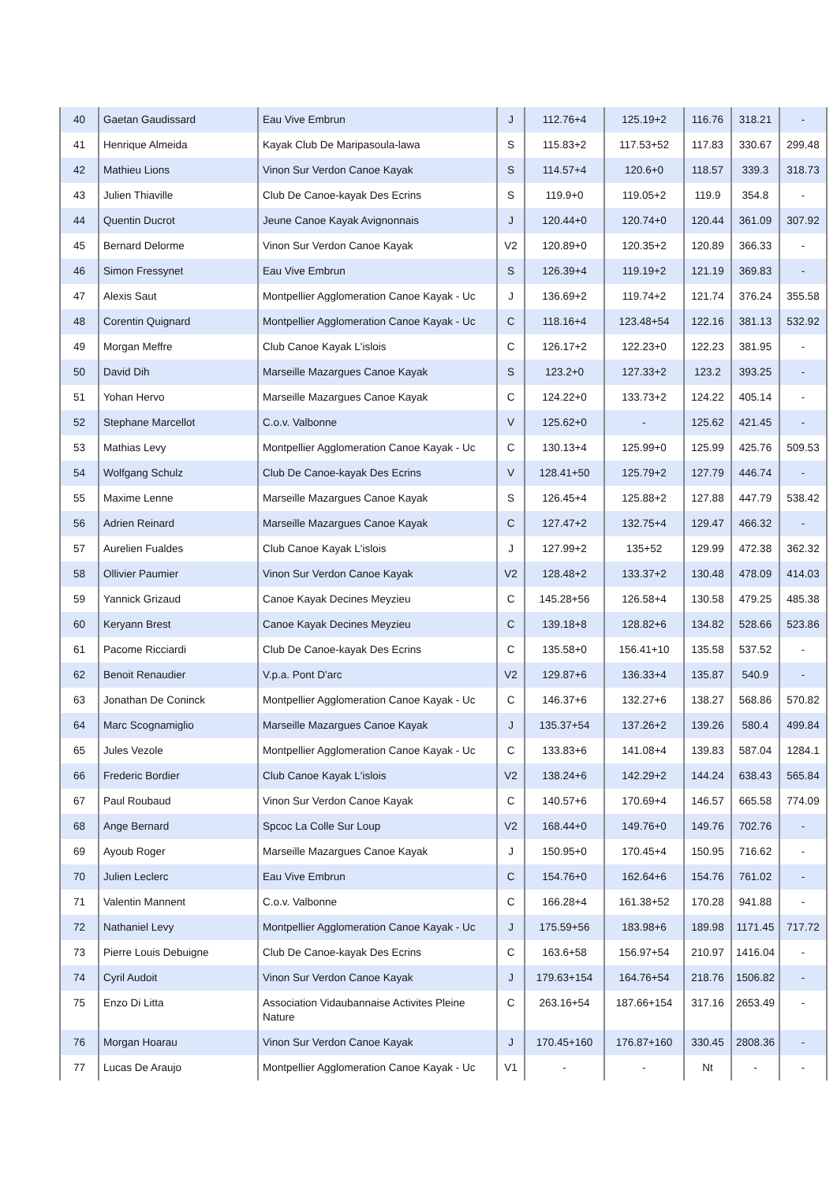| 40 | Gaetan Gaudissard | Eau Vive Embrun | J | 112.76+4 | 125.19+2 | 116.76 | 318.21 | - |
| 41 | Henrique Almeida | Kayak Club De Maripasoula-lawa | S | 115.83+2 | 117.53+52 | 117.83 | 330.67 | 299.48 |
| 42 | Mathieu Lions | Vinon Sur Verdon Canoe Kayak | S | 114.57+4 | 120.6+0 | 118.57 | 339.3 | 318.73 |
| 43 | Julien Thiaville | Club De Canoe-kayak Des Ecrins | S | 119.9+0 | 119.05+2 | 119.9 | 354.8 | - |
| 44 | Quentin Ducrot | Jeune Canoe Kayak Avignonnais | J | 120.44+0 | 120.74+0 | 120.44 | 361.09 | 307.92 |
| 45 | Bernard Delorme | Vinon Sur Verdon Canoe Kayak | V2 | 120.89+0 | 120.35+2 | 120.89 | 366.33 | - |
| 46 | Simon Fressynet | Eau Vive Embrun | S | 126.39+4 | 119.19+2 | 121.19 | 369.83 | - |
| 47 | Alexis Saut | Montpellier Agglomeration Canoe Kayak - Uc | J | 136.69+2 | 119.74+2 | 121.74 | 376.24 | 355.58 |
| 48 | Corentin Quignard | Montpellier Agglomeration Canoe Kayak - Uc | C | 118.16+4 | 123.48+54 | 122.16 | 381.13 | 532.92 |
| 49 | Morgan Meffre | Club Canoe Kayak L'islois | C | 126.17+2 | 122.23+0 | 122.23 | 381.95 | - |
| 50 | David Dih | Marseille Mazargues Canoe Kayak | S | 123.2+0 | 127.33+2 | 123.2 | 393.25 | - |
| 51 | Yohan Hervo | Marseille Mazargues Canoe Kayak | C | 124.22+0 | 133.73+2 | 124.22 | 405.14 | - |
| 52 | Stephane Marcellot | C.o.v. Valbonne | V | 125.62+0 | - | 125.62 | 421.45 | - |
| 53 | Mathias Levy | Montpellier Agglomeration Canoe Kayak - Uc | C | 130.13+4 | 125.99+0 | 125.99 | 425.76 | 509.53 |
| 54 | Wolfgang Schulz | Club De Canoe-kayak Des Ecrins | V | 128.41+50 | 125.79+2 | 127.79 | 446.74 | - |
| 55 | Maxime Lenne | Marseille Mazargues Canoe Kayak | S | 126.45+4 | 125.88+2 | 127.88 | 447.79 | 538.42 |
| 56 | Adrien Reinard | Marseille Mazargues Canoe Kayak | C | 127.47+2 | 132.75+4 | 129.47 | 466.32 | - |
| 57 | Aurelien Fualdes | Club Canoe Kayak L'islois | J | 127.99+2 | 135+52 | 129.99 | 472.38 | 362.32 |
| 58 | Ollivier Paumier | Vinon Sur Verdon Canoe Kayak | V2 | 128.48+2 | 133.37+2 | 130.48 | 478.09 | 414.03 |
| 59 | Yannick Grizaud | Canoe Kayak Decines Meyzieu | C | 145.28+56 | 126.58+4 | 130.58 | 479.25 | 485.38 |
| 60 | Keryann Brest | Canoe Kayak Decines Meyzieu | C | 139.18+8 | 128.82+6 | 134.82 | 528.66 | 523.86 |
| 61 | Pacome Ricciardi | Club De Canoe-kayak Des Ecrins | C | 135.58+0 | 156.41+10 | 135.58 | 537.52 | - |
| 62 | Benoit Renaudier | V.p.a. Pont D'arc | V2 | 129.87+6 | 136.33+4 | 135.87 | 540.9 | - |
| 63 | Jonathan De Coninck | Montpellier Agglomeration Canoe Kayak - Uc | C | 146.37+6 | 132.27+6 | 138.27 | 568.86 | 570.82 |
| 64 | Marc Scognamiglio | Marseille Mazargues Canoe Kayak | J | 135.37+54 | 137.26+2 | 139.26 | 580.4 | 499.84 |
| 65 | Jules Vezole | Montpellier Agglomeration Canoe Kayak - Uc | C | 133.83+6 | 141.08+4 | 139.83 | 587.04 | 1284.1 |
| 66 | Frederic Bordier | Club Canoe Kayak L'islois | V2 | 138.24+6 | 142.29+2 | 144.24 | 638.43 | 565.84 |
| 67 | Paul Roubaud | Vinon Sur Verdon Canoe Kayak | C | 140.57+6 | 170.69+4 | 146.57 | 665.58 | 774.09 |
| 68 | Ange Bernard | Spcoc La Colle Sur Loup | V2 | 168.44+0 | 149.76+0 | 149.76 | 702.76 | - |
| 69 | Ayoub Roger | Marseille Mazargues Canoe Kayak | J | 150.95+0 | 170.45+4 | 150.95 | 716.62 | - |
| 70 | Julien Leclerc | Eau Vive Embrun | C | 154.76+0 | 162.64+6 | 154.76 | 761.02 | - |
| 71 | Valentin Mannent | C.o.v. Valbonne | C | 166.28+4 | 161.38+52 | 170.28 | 941.88 | - |
| 72 | Nathaniel Levy | Montpellier Agglomeration Canoe Kayak - Uc | J | 175.59+56 | 183.98+6 | 189.98 | 1171.45 | 717.72 |
| 73 | Pierre Louis Debuigne | Club De Canoe-kayak Des Ecrins | C | 163.6+58 | 156.97+54 | 210.97 | 1416.04 | - |
| 74 | Cyril Audoit | Vinon Sur Verdon Canoe Kayak | J | 179.63+154 | 164.76+54 | 218.76 | 1506.82 | - |
| 75 | Enzo Di Litta | Association Vidaubannaise Activites Pleine Nature | C | 263.16+54 | 187.66+154 | 317.16 | 2653.49 | - |
| 76 | Morgan Hoarau | Vinon Sur Verdon Canoe Kayak | J | 170.45+160 | 176.87+160 | 330.45 | 2808.36 | - |
| 77 | Lucas De Araujo | Montpellier Agglomeration Canoe Kayak - Uc | V1 | - | - | Nt | - | - |